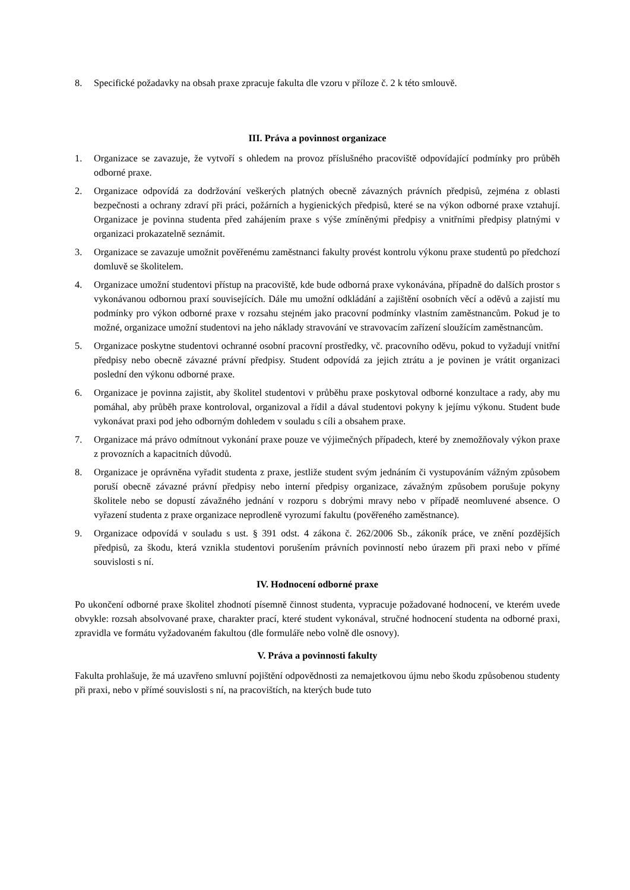8. Specifické požadavky na obsah praxe zpracuje fakulta dle vzoru v příloze č. 2 k této smlouvě.
III. Práva a povinnost organizace
1. Organizace se zavazuje, že vytvoří s ohledem na provoz příslušného pracoviště odpovídající podmínky pro průběh odborné praxe.
2. Organizace odpovídá za dodržování veškerých platných obecně závazných právních předpisů, zejména z oblasti bezpečnosti a ochrany zdraví při práci, požárních a hygienických předpisů, které se na výkon odborné praxe vztahují. Organizace je povinna studenta před zahájením praxe s výše zmíněnými předpisy a vnitřními předpisy platnými v organizaci prokazatelně seznámit.
3. Organizace se zavazuje umožnit pověřenému zaměstnanci fakulty provést kontrolu výkonu praxe studentů po předchozí domluvě se školitelem.
4. Organizace umožní studentovi přístup na pracoviště, kde bude odborná praxe vykonávána, případně do dalších prostor s vykonávanou odbornou praxí souvisejících. Dále mu umožní odkládání a zajištění osobních věcí a oděvů a zajistí mu podmínky pro výkon odborné praxe v rozsahu stejném jako pracovní podmínky vlastním zaměstnancům. Pokud je to možné, organizace umožní studentovi na jeho náklady stravování ve stravovacím zařízení sloužícím zaměstnancům.
5. Organizace poskytne studentovi ochranné osobní pracovní prostředky, vč. pracovního oděvu, pokud to vyžadují vnitřní předpisy nebo obecně závazné právní předpisy. Student odpovídá za jejich ztrátu a je povinen je vrátit organizaci poslední den výkonu odborné praxe.
6. Organizace je povinna zajistit, aby školitel studentovi v průběhu praxe poskytoval odborné konzultace a rady, aby mu pomáhal, aby průběh praxe kontroloval, organizoval a řídil a dával studentovi pokyny k jejímu výkonu. Student bude vykonávat praxi pod jeho odborným dohledem v souladu s cíli a obsahem praxe.
7. Organizace má právo odmítnout vykonání praxe pouze ve výjimečných případech, které by znemožňovaly výkon praxe z provozních a kapacitních důvodů.
8. Organizace je oprávněna vyřadit studenta z praxe, jestliže student svým jednáním či vystupováním vážným způsobem poruší obecně závazné právní předpisy nebo interní předpisy organizace, závažným způsobem porušuje pokyny školitele nebo se dopustí závažného jednání v rozporu s dobrými mravy nebo v případě neomluvené absence. O vyřazení studenta z praxe organizace neprodleně vyrozumí fakultu (pověřeného zaměstnance).
9. Organizace odpovídá v souladu s ust. § 391 odst. 4 zákona č. 262/2006 Sb., zákoník práce, ve znění pozdějších předpisů, za škodu, která vznikla studentovi porušením právních povinností nebo úrazem při praxi nebo v přímé souvislosti s ní.
IV. Hodnocení odborné praxe
Po ukončení odborné praxe školitel zhodnotí písemně činnost studenta, vypracuje požadované hodnocení, ve kterém uvede obvykle: rozsah absolvované praxe, charakter prací, které student vykonával, stručné hodnocení studenta na odborné praxi, zpravidla ve formátu vyžadovaném fakultou (dle formuláře nebo volně dle osnovy).
V. Práva a povinnosti fakulty
Fakulta prohlašuje, že má uzavřeno smluvní pojištění odpovědnosti za nemajetkovou újmu nebo škodu způsobenou studenty při praxi, nebo v přímé souvislosti s ní, na pracovištích, na kterých bude tuto